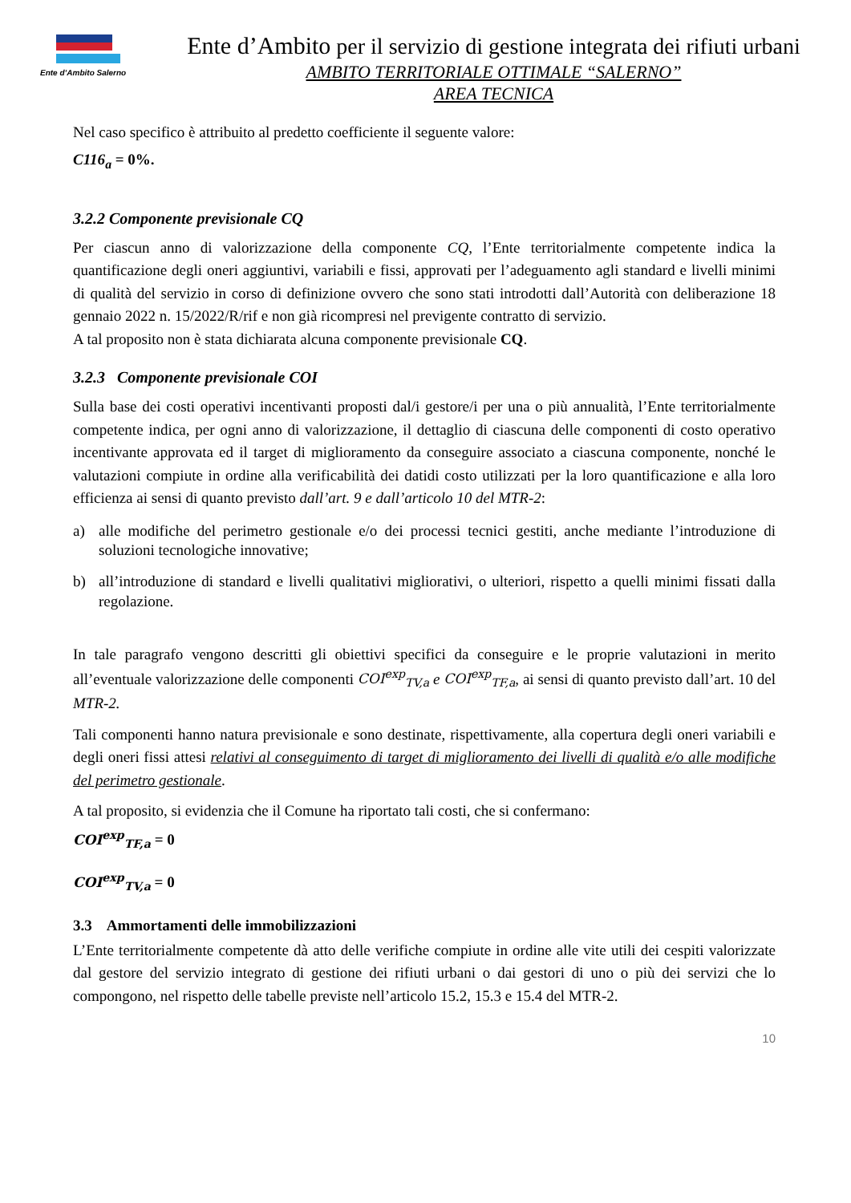Ente d’Ambito Salerno
Ente d’Ambito per il servizio di gestione integrata dei rifiuti urbani
AMBITO TERRITORIALE OTTIMALE “SALERNO”
AREA TECNICA
Nel caso specifico è attribuito al predetto coefficiente il seguente valore:
C116<sub>a</sub> = 0%.
3.2.2 Componente previsionale CQ
Per ciascun anno di valorizzazione della componente CQ, l’Ente territorialmente competente indica la quantificazione degli oneri aggiuntivi, variabili e fissi, approvati per l’adeguamento agli standard e livelli minimi di qualità del servizio in corso di definizione ovvero che sono stati introdotti dall’Autorità con deliberazione 18 gennaio 2022 n. 15/2022/R/rif e non già ricompresi nel previgente contratto di servizio.
A tal proposito non è stata dichiarata alcuna componente previsionale CQ.
3.2.3 Componente previsionale COI
Sulla base dei costi operativi incentivanti proposti dal/i gestore/i per una o più annualità, l’Ente territorialmente competente indica, per ogni anno di valorizzazione, il dettaglio di ciascuna delle componenti di costo operativo incentivante approvata ed il target di miglioramento da conseguire associato a ciascuna componente, nonché le valutazioni compiute in ordine alla verificabilità dei datidi costo utilizzati per la loro quantificazione e alla loro efficienza ai sensi di quanto previsto dall’art. 9 e dall’articolo 10 del MTR-2:
a) alle modifiche del perimetro gestionale e/o dei processi tecnici gestiti, anche mediante l’introduzione di soluzioni tecnologiche innovative;
b) all’introduzione di standard e livelli qualitativi migliorativi, o ulteriori, rispetto a quelli minimi fissati dalla regolazione.
In tale paragrafo vengono descritti gli obiettivi specifici da conseguire e le proprie valutazioni in merito all’eventuale valorizzazione delle componenti COI<sup>exp</sup><sub>TV,a</sub> e COI<sup>exp</sup><sub>TF,a</sub>, ai sensi di quanto previsto dall’art. 10 del MTR-2.
Tali componenti hanno natura previsionale e sono destinate, rispettivamente, alla copertura degli oneri variabili e degli oneri fissi attesi relativi al conseguimento di target di miglioramento dei livelli di qualità e/o alle modifiche del perimetro gestionale.
A tal proposito, si evidenzia che il Comune ha riportato tali costi, che si confermano:
COI<sup>exp</sup><sub>TF,a</sub> = 0
COI<sup>exp</sup><sub>TV,a</sub> = 0
3.3 Ammortamenti delle immobilizzazioni
L’Ente territorialmente competente dà atto delle verifiche compiute in ordine alle vite utili dei cespiti valorizzate dal gestore del servizio integrato di gestione dei rifiuti urbani o dai gestori di uno o più dei servizi che lo compongono, nel rispetto delle tabelle previste nell’articolo 15.2, 15.3 e 15.4 del MTR-2.
10